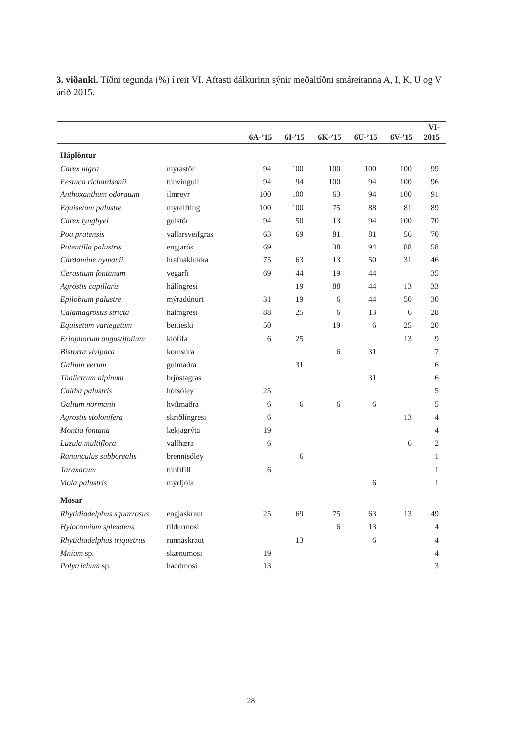3. viðauki. Tíðni tegunda (%) í reit VI. Aftasti dálkurinn sýnir meðaltíðni smáreitanna A, I, K, U og V árið 2015.
| | | 6A-’15 | 6I-’15 | 6K-’15 | 6U-’15 | 6V-’15 | VI- 2015 |
| --- | --- | --- | --- | --- | --- | --- | --- |
| Háplöntur | | | | | | | |
| Carex nigra | mýrastör | 94 | 100 | 100 | 100 | 100 | 99 |
| Festuca richardsonii | túnvingull | 94 | 94 | 100 | 94 | 100 | 96 |
| Anthoxanthum odoratum | ilmreyr | 100 | 100 | 63 | 94 | 100 | 91 |
| Equisetum palustre | mýrelfting | 100 | 100 | 75 | 88 | 81 | 89 |
| Carex lyngbyei | gulstör | 94 | 50 | 13 | 94 | 100 | 70 |
| Poa pratensis | vallarsveifgras | 63 | 69 | 81 | 81 | 56 | 70 |
| Potentilla palustris | engjarós | 69 | | 38 | 94 | 88 | 58 |
| Cardamine nymanii | hrafnaklukka | 75 | 63 | 13 | 50 | 31 | 46 |
| Cerastium fontanum | vegarfi | 69 | 44 | 19 | 44 | | 35 |
| Agrostis capillaris | hálíngresi | | 19 | 88 | 44 | 13 | 33 |
| Epilobium palustre | mýradúnurt | 31 | 19 | 6 | 44 | 50 | 30 |
| Calamagrostis stricta | hálmgresi | 88 | 25 | 6 | 13 | 6 | 28 |
| Equisetum variegatum | beitieski | 50 | | 19 | 6 | 25 | 20 |
| Eriophorum angustifolium | klófífa | 6 | 25 | | | 13 | 9 |
| Bistorta vivipara | kornsúra | | | 6 | 31 | | 7 |
| Galium verum | gulmaðra | | 31 | | | | 6 |
| Thalictrum alpinum | brjóstagras | | | | 31 | | 6 |
| Caltha palustris | hófsóley | 25 | | | | | 5 |
| Galium normanii | hvítmaðra | 6 | 6 | 6 | 6 | | 5 |
| Agrostis stolonifera | skriðlíngresi | 6 | | | | 13 | 4 |
| Montia fontana | lækjagrýta | 19 | | | | | 4 |
| Luzula multiflora | vallhæra | 6 | | | | 6 | 2 |
| Ranunculus subborealis | brennisóley | | 6 | | | | 1 |
| Taraxacum | túnfífill | 6 | | | | | 1 |
| Viola palustris | mýrfjóla | | | | 6 | | 1 |
| Mosar | | | | | | | |
| Rhytidiadelphus squarrosus | engjaskraut | 25 | 69 | 75 | 63 | 13 | 49 |
| Hylocomium splendens | tildurmosi | | | 6 | 13 | | 4 |
| Rhytidiadelphus triquetrus | runnaskraut | | 13 | | 6 | | 4 |
| Mnium sp. | skænumosi | 19 | | | | | 4 |
| Polytrichum sp. | haddmosi | 13 | | | | | 3 |
28